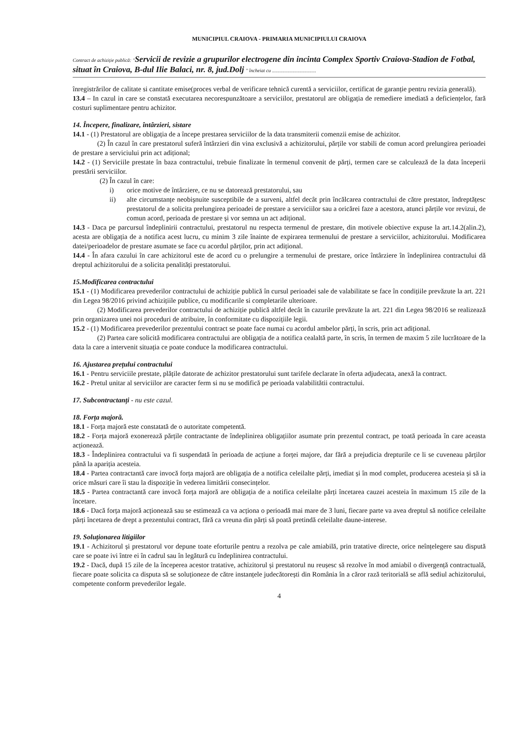MUNICIPIUL CRAIOVA - PRIMARIA MUNICIPIULUI CRAIOVA
Contract de achiziție publică: "Servicii de revizie a grupurilor electrogene din incinta Complex Sportiv Craiova-Stadion de Fotbal, situat în Craiova, B-dul Ilie Balaci, nr. 8, jud.Dolj " încheiat cu ....................................
înregistrărilor de calitate si cantitate emise(proces verbal de verificare tehnică curentă a serviciilor, certificat de garanție pentru revizia generală).
13.4 – In cazul in care se constată executarea necorespunzătoare a serviciilor, prestatorul are obligația de remediere imediată a deficiențelor, fară costuri suplimentare pentru achizitor.
14. Începere, finalizare, întârzieri, sistare
14.1 - (1) Prestatorul are obligația de a începe prestarea serviciilor de la data transmiterii comenzii emise de achizitor.
(2) În cazul în care prestatorul suferă întârzieri din vina exclusivă a achizitorului, părțile vor stabili de comun acord prelungirea perioadei de prestare a serviciului prin act adițional;
14.2 - (1) Serviciile prestate în baza contractului, trebuie finalizate în termenul convenit de părți, termen care se calculează de la data începerii prestării serviciilor.
(2) În cazul în care:
i) orice motive de întârziere, ce nu se datorează prestatorului, sau
ii) alte circumstanțe neobișnuite susceptibile de a surveni, altfel decât prin încălcarea contractului de către prestator, îndreptățesc prestatorul de a solicita prelungirea perioadei de prestare a serviciilor sau a oricărei faze a acestora, atunci părțile vor revizui, de comun acord, perioada de prestare și vor semna un act adițional.
14.3 - Daca pe parcursul îndeplinirii contractului, prestatorul nu respecta termenul de prestare, din motivele obiective expuse la art.14.2(alin.2), acesta are obligația de a notifica acest lucru, cu minim 3 zile înainte de expirarea termenului de prestare a serviciilor, achizitorului. Modificarea datei/perioadelor de prestare asumate se face cu acordul părților, prin act adițional.
14.4 - În afara cazului în care achizitorul este de acord cu o prelungire a termenului de prestare, orice întârziere în îndeplinirea contractului dă dreptul achizitorului de a solicita penalități prestatorului.
15.Modificarea contractului
15.1 - (1) Modificarea prevederilor contractului de achiziție publică în cursul perioadei sale de valabilitate se face în condițiile prevăzute la art. 221 din Legea 98/2016 privind achizițiile publice, cu modificarile si completarile ulterioare.
(2) Modificarea prevederilor contractului de achiziție publică altfel decât în cazurile prevăzute la art. 221 din Legea 98/2016 se realizează prin organizarea unei noi proceduri de atribuire, în conformitate cu dispozițiile legii.
15.2 - (1) Modificarea prevederilor prezentului contract se poate face numai cu acordul ambelor părți, în scris, prin act adițional.
(2) Partea care solicită modificarea contractului are obligația de a notifica cealaltă parte, în scris, în termen de maxim 5 zile lucrătoare de la data la care a intervenit situația ce poate conduce la modificarea contractului.
16. Ajustarea prețului contractului
16.1 - Pentru serviciile prestate, plățile datorate de achizitor prestatorului sunt tarifele declarate în oferta adjudecata, anexă la contract.
16.2 - Pretul unitar al serviciilor are caracter ferm si nu se modifică pe perioada valabilitătii contractului.
17. Subcontractanți - nu este cazul.
18. Forța majoră.
18.1 - Forța majoră este constatată de o autoritate competentă.
18.2 - Forța majoră exonerează părțile contractante de îndeplinirea obligațiilor asumate prin prezentul contract, pe toată perioada în care aceasta acționează.
18.3 - Îndeplinirea contractului va fi suspendată în perioada de acțiune a forței majore, dar fără a prejudicia drepturile ce li se cuveneau părților până la apariția acesteia.
18.4 - Partea contractantă care invocă forța majoră are obligația de a notifica celeilalte părți, imediat și în mod complet, producerea acesteia și să ia orice măsuri care îi stau la dispoziție în vederea limitării consecințelor.
18.5 - Partea contractantă care invocă forța majoră are obligația de a notifica celeilalte părți încetarea cauzei acesteia în maximum 15 zile de la încetare.
18.6 - Dacă forța majoră acționează sau se estimează ca va acționa o perioadă mai mare de 3 luni, fiecare parte va avea dreptul să notifice celeilalte părți încetarea de drept a prezentului contract, fără ca vreuna din părți să poată pretindă celeilalte daune-interese.
19. Soluționarea litigiilor
19.1 - Achizitorul și prestatorul vor depune toate eforturile pentru a rezolva pe cale amiabilă, prin tratative directe, orice neînțelegere sau dispută care se poate ivi între ei în cadrul sau în legătură cu îndeplinirea contractului.
19.2 - Dacă, după 15 zile de la începerea acestor tratative, achizitorul și prestatorul nu reușesc să rezolve în mod amiabil o divergență contractuală, fiecare poate solicita ca disputa să se soluționeze de către instanțele judecătorești din România în a căror rază teritorială se află sediul achizitorului, competente conform prevederilor legale.
4